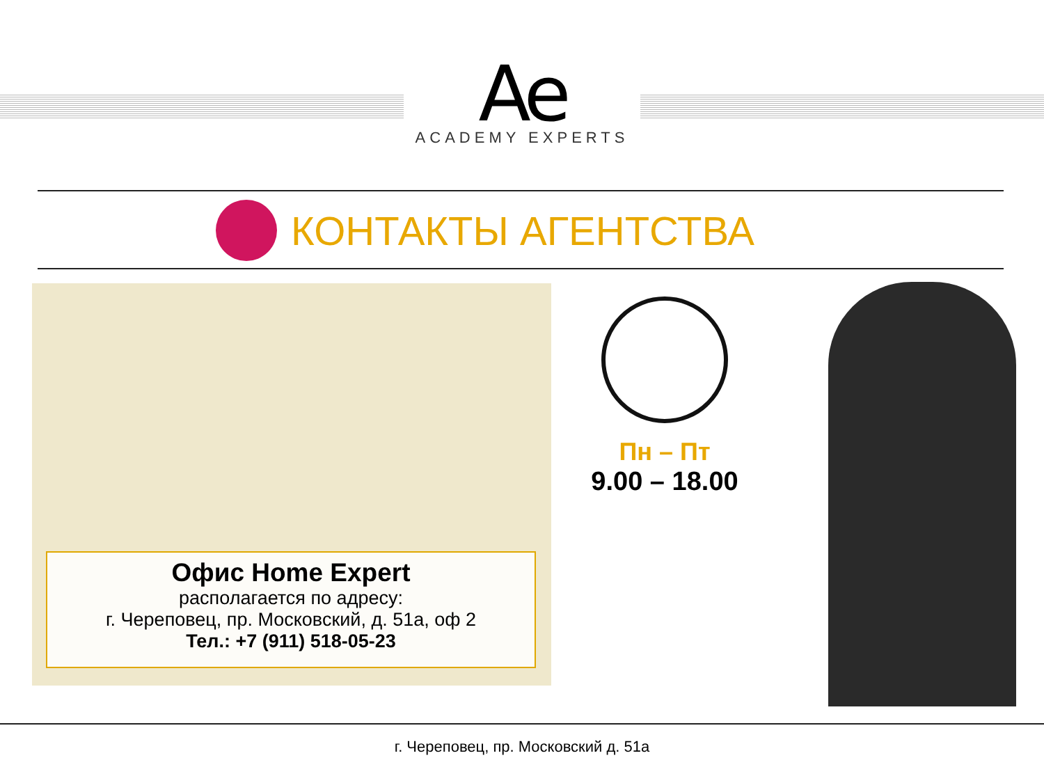Ae
ACADEMY EXPERTS
КОНТАКТЫ АГЕНТСТВА
Офис Home Expert
располагается по адресу:
г. Череповец, пр. Московский, д. 51а, оф 2
Тел.: +7 (911) 518-05-23
Пн – Пт
9.00 – 18.00
г. Череповец, пр. Московский д. 51а